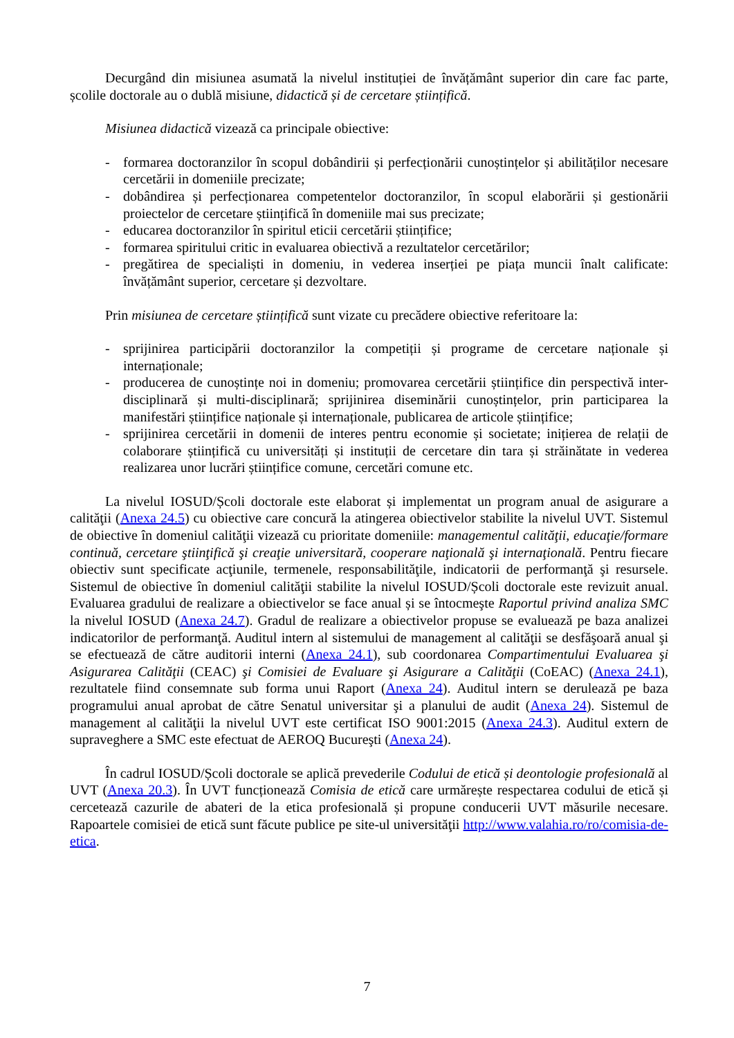Decurgând din misiunea asumată la nivelul instituției de învățământ superior din care fac parte, școlile doctorale au o dublă misiune, didactică și de cercetare științifică.
Misiunea didactică vizează ca principale obiective:
- formarea doctoranzilor în scopul dobândirii și perfecționării cunoștințelor și abilităților necesare cercetării in domeniile precizate;
- dobândirea și perfecționarea competentelor doctoranzilor, în scopul elaborării și gestionării proiectelor de cercetare științifică în domeniile mai sus precizate;
- educarea doctoranzilor în spiritul eticii cercetării științifice;
- formarea spiritului critic in evaluarea obiectivă a rezultatelor cercetărilor;
- pregătirea de specialiști in domeniu, in vederea inserției pe piața muncii înalt calificate: învățământ superior, cercetare și dezvoltare.
Prin misiunea de cercetare științifică sunt vizate cu precădere obiective referitoare la:
- sprijinirea participării doctoranzilor la competiții și programe de cercetare naționale și internaționale;
- producerea de cunoștințe noi in domeniu; promovarea cercetării științifice din perspectivă inter-disciplinară și multi-disciplinară; sprijinirea diseminării cunoștințelor, prin participarea la manifestări științifice naționale și internaționale, publicarea de articole științifice;
- sprijinirea cercetării in domenii de interes pentru economie și societate; inițierea de relații de colaborare științifică cu universități și instituții de cercetare din tara și străinătate in vederea realizarea unor lucrări științifice comune, cercetări comune etc.
La nivelul IOSUD/Școli doctorale este elaborat și implementat un program anual de asigurare a calităţii (Anexa 24.5) cu obiective care concură la atingerea obiectivelor stabilite la nivelul UVT. Sistemul de obiective în domeniul calităţii vizează cu prioritate domeniile: managementul calităţii, educaţie/formare continuă, cercetare ştiinţifică şi creaţie universitară, cooperare naţională şi internaţională. Pentru fiecare obiectiv sunt specificate acţiunile, termenele, responsabilităţile, indicatorii de performanţă şi resursele. Sistemul de obiective în domeniul calităţii stabilite la nivelul IOSUD/Școli doctorale este revizuit anual. Evaluarea gradului de realizare a obiectivelor se face anual și se întocmeşte Raportul privind analiza SMC la nivelul IOSUD (Anexa 24.7). Gradul de realizare a obiectivelor propuse se evaluează pe baza analizei indicatorilor de performanţă. Auditul intern al sistemului de management al calităţii se desfăşoară anual şi se efectuează de către auditorii interni (Anexa 24.1), sub coordonarea Compartimentului Evaluarea şi Asigurarea Calităţii (CEAC) şi Comisiei de Evaluare şi Asigurare a Calităţii (CoEAC) (Anexa 24.1), rezultatele fiind consemnate sub forma unui Raport (Anexa 24). Auditul intern se derulează pe baza programului anual aprobat de către Senatul universitar şi a planului de audit (Anexa 24). Sistemul de management al calităţii la nivelul UVT este certificat ISO 9001:2015 (Anexa 24.3). Auditul extern de supraveghere a SMC este efectuat de AEROQ Bucureşti (Anexa 24).
În cadrul IOSUD/Școli doctorale se aplică prevederile Codului de etică și deontologie profesională al UVT (Anexa 20.3). În UVT funcționează Comisia de etică care urmărește respectarea codului de etică și cercetează cazurile de abateri de la etica profesională și propune conducerii UVT măsurile necesare. Rapoartele comisiei de etică sunt făcute publice pe site-ul universităţii http://www.valahia.ro/ro/comisia-de-etica.
7